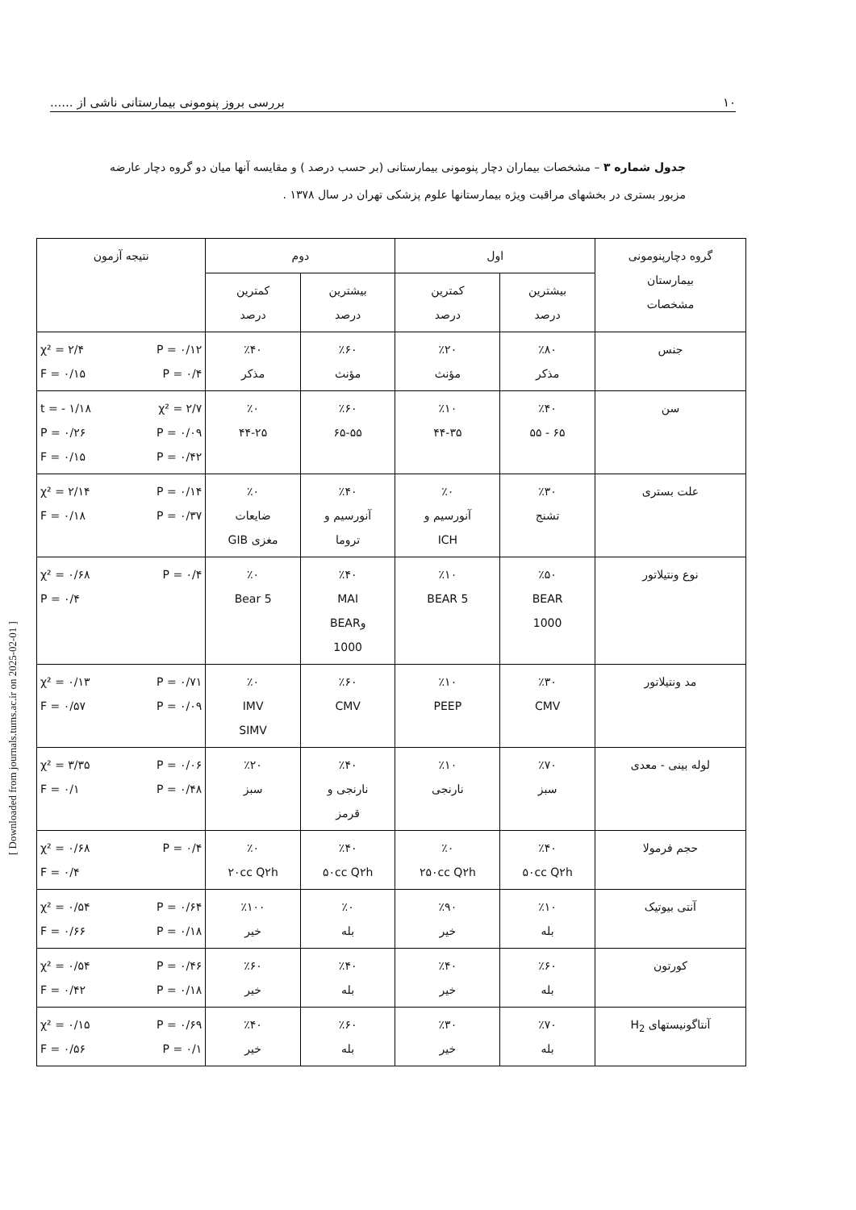...... بررسی بروز پنومونی بیمارستانی ناشی از ۱۰
جدول شماره ۳ – مشخصات بیماران دچار پنومونی بیمارستانی (بر حسب درصد ) و مقایسه آنها میان دو گروه دچار عارضه مزبور بستری در بخشهای مراقبت ویژه بیمارستانها علوم پزشکی تهران در سال ۱۳۷۸ .
| گروه دچارپنومونی بیمارستان مشخصات | اول | | دوم | | نتیجه آزمون |
| --- | --- | --- | --- | --- | --- |
| | بیشترین درصد | کمترین درصد | بیشترین درصد | کمترین درصد | |
| جنس | ٪۸۰ مذکر | ٪۲۰ مؤنث | ٪۶۰ مؤنث | ٪۴۰ مذکر | χ² = ۲/۴ P = ۰/۱۲ F = ۰/۱۵ P = ۰/۴ |
| سن | ٪۴۰ ۶۵ - ۵۵ | ٪۱۰ ۴۴-۳۵ | ٪۶۰ ۶۵-۵۵ | ٪۰ ۴۴-۲۵ | t = - ۱/۱۸ χ² = ۲/۷ P = ۰/۲۶ P = ۰/۰۹ F = ۰/۱۵ P = ۰/۴۲ |
| علت بستری | ٪۳۰ تشنج | ٪۰ آنورسیم و ICH | ٪۴۰ آنورسیم و تروما | ٪۰ ضایعات مغزی GIB | χ² = ۲/۱۴ P = ۰/۱۴ F = ۰/۱۸ P = ۰/۳۷ |
| نوع ونتیلاتور | ٪۵۰ BEAR 1000 | ٪۱۰ BEAR 5 | ٪۴۰ MAI وBEAR 1000 | ٪۰ Bear 5 | χ² = ۰/۶۸ P = ۰/۴ P = ۰/۴ |
| مد ونتیلاتور | ٪۳۰ CMV | ٪۱۰ PEEP | ٪۶۰ CMV | ٪۰ IMV SIMV | χ² = ۰/۱۳ P = ۰/۷۱ F = ۰/۵۷ P = ۰/۰۹ |
| لوله بینی - معدی | ٪۷۰ سبز | ٪۱۰ نارنجی | ٪۴۰ نارنجی و قرمز | ٪۲۰ سبز | χ² = ۳/۳۵ P = ۰/۰۶ F = ۰/۱ P = ۰/۴۸ |
| حجم فرمولا | ٪۴۰ ۵۰cc Q۲h | ٪۰ ۲۵۰cc Q۲h | ٪۴۰ ۵۰cc Q۲h | ٪۰ ۲۰cc Q۲h | χ² = ۰/۶۸ P = ۰/۴ F = ۰/۴ |
| آنتی بیوتیک | ٪۱۰ بله | ٪۹۰ خیر | ٪۰ بله | ٪۱۰۰ خیر | χ² = ۰/۵۴ P = ۰/۶۴ F = ۰/۶۶ P = ۰/۱۸ |
| کورتون | ٪۶۰ بله | ٪۴۰ خیر | ٪۴۰ بله | ٪۶۰ خیر | χ² = ۰/۵۴ P = ۰/۴۶ F = ۰/۴۲ P = ۰/۱۸ |
| آنتاگونیستهای H<sub>2</sub> | ٪۷۰ بله | ٪۳۰ خیر | ٪۶۰ بله | ٪۴۰ خیر | χ² = ۰/۱۵ P = ۰/۶۹ F = ۰/۵۶ P = ۰/۱ |
[ Downloaded from journals.tums.ac.ir on 2025-02-01 ]